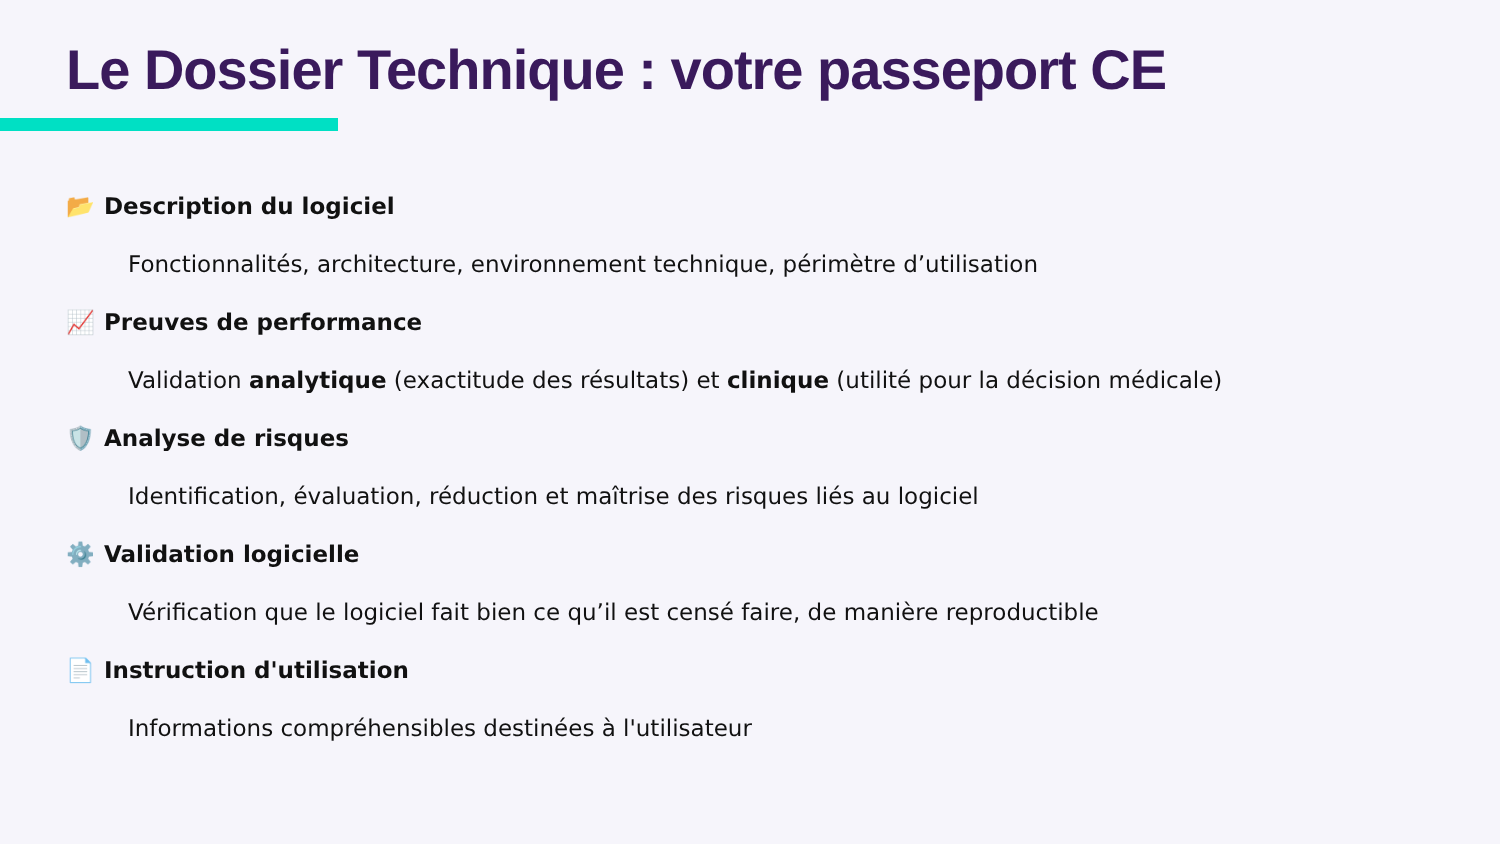Le Dossier Technique : votre passeport CE
📂 Description du logiciel
Fonctionnalités, architecture, environnement technique, périmètre d’utilisation
📈 Preuves de performance
Validation analytique (exactitude des résultats) et clinique (utilité pour la décision médicale)
🛡️ Analyse de risques
Identification, évaluation, réduction et maîtrise des risques liés au logiciel
⚙️ Validation logicielle
Vérification que le logiciel fait bien ce qu’il est censé faire, de manière reproductible
📄 Instruction d'utilisation
Informations compréhensibles destinées à l'utilisateur